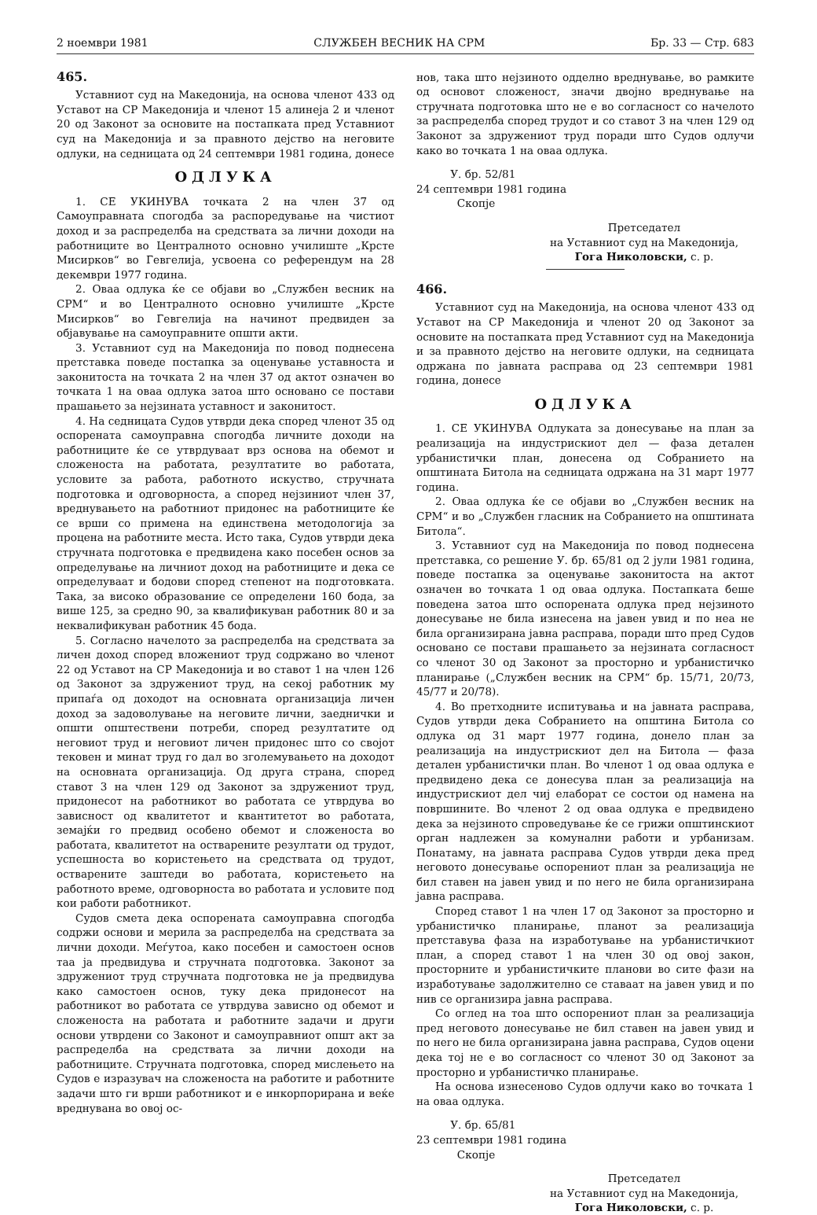2 ноември 1981 СЛУЖБЕН ВЕСНИК НА СРМ Бр. 33 — Стр. 683
465.
Уставниот суд на Македонија, на основа членот 433 од Уставот на СР Македонија и членот 15 алинеја 2 и членот 20 од Законот за основите на постапката пред Уставниот суд на Македонија и за правното дејство на неговите одлуки, на седницата од 24 септември 1981 година, донесе
ОДЛУКА
1. СЕ УКИНУВА точката 2 на член 37 од Самоуправната спогодба за распоредување на чистиот доход и за распределба на средствата за лични доходи на работниците во Централното основно училиште „Крсте Мисирков“ во Гевгелија, усвоена со референдум на 28 декември 1977 година.
2. Оваа одлука ќе се објави во „Службен весник на СРМ“ и во Централното основно училиште „Крсте Мисирков“ во Гевгелија на начинот предвиден за објавување на самоуправните општи акти.
3. Уставниот суд на Македонија по повод поднесена претставка поведе постапка за оценување уставноста и законитоста на точката 2 на член 37 од актот означен во точката 1 на оваа одлука затоа што основано се постави прашањето за нејзината уставност и законитост.
4. На седницата Судов утврди дека според членот 35 од оспорената самоуправна спогодба личните доходи на работниците ќе се утврдуваат врз основа на обемот и сложеноста на работата, резултатите во работата, условите за работа, работното искуство, стручната подготовка и одговорноста, а според нејзиниот член 37, вреднувањето на работниот придонес на работниците ќе се врши со примена на единствена методологија за процена на работните места. Исто така, Судов утврди дека стручната подготовка е предвидена како посебен основ за определување на личниот доход на работниците и дека се определуваат и бодови според степенот на подготовката. Така, за високо образование се определени 160 бода, за више 125, за средно 90, за квалификуван работник 80 и за неквалификуван работник 45 бода.
5. Согласно начелото за распределба на средствата за личен доход според вложениот труд содржано во членот 22 од Уставот на СР Македонија и во ставот 1 на член 126 од Законот за здружениот труд, на секој работник му припаѓа од доходот на основната организација личен доход за задоволување на неговите лични, заеднички и општи општествени потреби, според резултатите од неговиот труд и неговиот личен придонес што со својот тековен и минат труд го дал во зголемувањето на доходот на основната организација. Од друга страна, според ставот 3 на член 129 од Законот за здружениот труд, придонесот на работникот во работата се утврдува во зависност од квалитетот и квантитетот во работата, земајќи го предвид особено обемот и сложеноста во работата, квалитетот на остварените резултати од трудот, успешноста во користењето на средствата од трудот, остварените заштеди во работата, користењето на работното време, одговорноста во работата и условите под кои работи работникот.
Судов смета дека оспорената самоуправна спогодба содржи основи и мерила за распределба на средствата за лични доходи. Меѓутоа, како посебен и самостоен основ таа ја предвидува и стручната подготовка. Законот за здружениот труд стручната подготовка не ја предвидува како самостоен основ, туку дека придонесот на работникот во работата се утврдува зависно од обемот и сложеноста на работата и работните задачи и други основи утврдени со Законот и самоуправниот општ акт за распределба на средствата за лични доходи на работниците. Стручната подготовка, според мислењето на Судов е изразувач на сложеноста на работите и работните задачи што ги врши работникот и е инкорпорирана и веќе вреднувана во овој ос-
нов, така што нејзиното одделно вреднување, во рамките од основот сложеност, значи двојно вреднување на стручната подготовка што не е во согласност со начелото за распределба според трудот и со ставот 3 на член 129 од Законот за здружениот труд поради што Судов одлучи како во точката 1 на оваа одлука.
У. бр. 52/81
24 септември 1981 година
Скопје
Претседател
на Уставниот суд на Македонија,
Гога Николовски, с. р.
466.
Уставниот суд на Македонија, на основа членот 433 од Уставот на СР Македонија и членот 20 од Законот за основите на постапката пред Уставниот суд на Македонија и за правното дејство на неговите одлуки, на седницата одржана по јавната расправа од 23 септември 1981 година, донесе
ОДЛУКА
1. СЕ УКИНУВА Одлуката за донесување на план за реализација на индустрискиот дел — фаза детален урбанистички план, донесена од Собранието на општината Битола на седницата одржана на 31 март 1977 година.
2. Оваа одлука ќе се објави во „Службен весник на СРМ“ и во „Службен гласник на Собранието на општината Битола“.
3. Уставниот суд на Македонија по повод поднесена претставка, со решение У. бр. 65/81 од 2 јули 1981 година, поведе постапка за оценување законитоста на актот означен во точката 1 од оваа одлука. Постапката беше поведена затоа што оспорената одлука пред нејзиното донесување не била изнесена на јавен увид и по неа не била организирана јавна расправа, поради што пред Судов основано се постави прашањето за нејзината согласност со членот 30 од Законот за просторно и урбанистичко планирање („Службен весник на СРМ“ бр. 15/71, 20/73, 45/77 и 20/78).
4. Во претходните испитувања и на јавната расправа, Судов утврди дека Собранието на општина Битола со одлука од 31 март 1977 година, донело план за реализација на индустрискиот дел на Битола — фаза детален урбанистички план. Во членот 1 од оваа одлука е предвидено дека се донесува план за реализација на индустрискиот дел чиј елаборат се состои од намена на површините. Во членот 2 од оваа одлука е предвидено дека за нејзиното спроведување ќе се грижи општинскиот орган надлежен за комунални работи и урбанизам. Понатаму, на јавната расправа Судов утврди дека пред неговото донесување оспорениот план за реализација не бил ставен на јавен увид и по него не била организирана јавна расправа.
Според ставот 1 на член 17 од Законот за просторно и урбанистичко планирање, планот за реализација претставува фаза на изработување на урбанистичкиот план, а според ставот 1 на член 30 од овој закон, просторните и урбанистичките планови во сите фази на изработување задолжително се ставаат на јавен увид и по нив се организира јавна расправа.
Со оглед на тоа што оспорениот план за реализација пред неговото донесување не бил ставен на јавен увид и по него не била организирана јавна расправа, Судов оцени дека тој не е во согласност со членот 30 од Законот за просторно и урбанистичко планирање.
На основа изнесеново Судов одлучи како во точката 1 на оваа одлука.
У. бр. 65/81
23 септември 1981 година
Скопје
Претседател
на Уставниот суд на Македонија,
Гога Николовски, с. р.